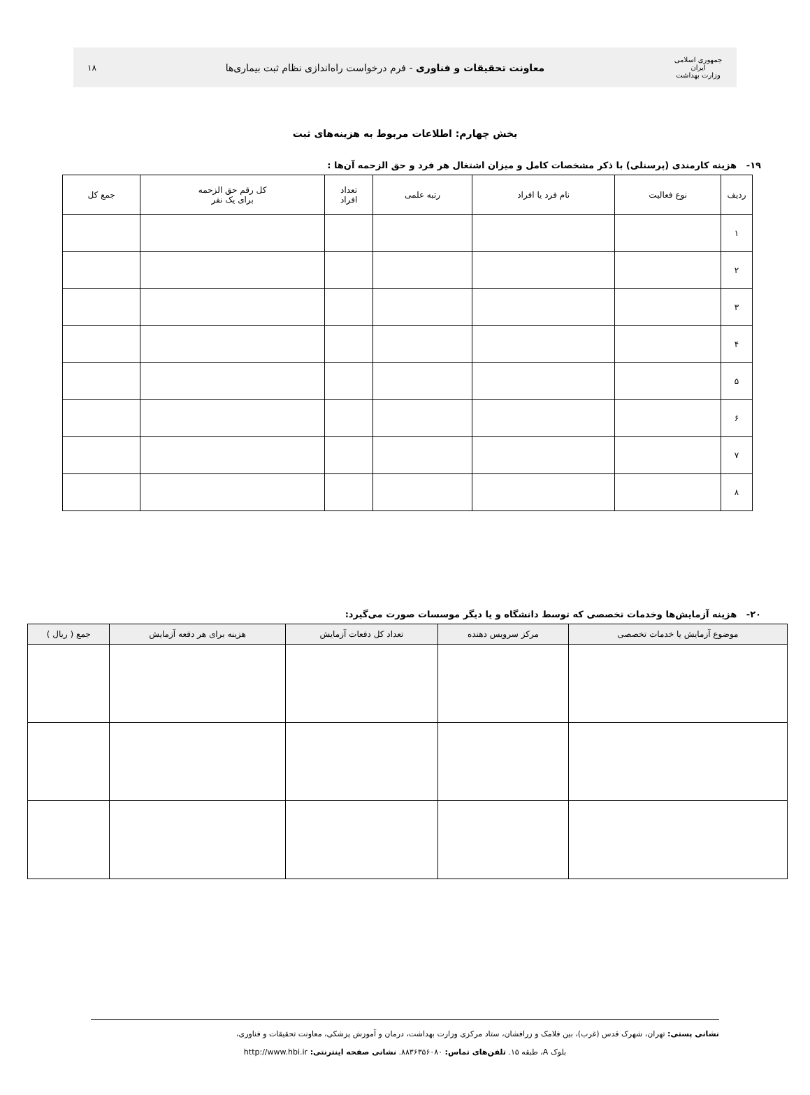جمهوری اسلامی ایران
وزارت بهداشت
معاونت تحقیقات و فناوری - فرم درخواست راه‌اندازی نظام ثبت بیماری‌ها
۱۸
بخش چهارم: اطلاعات مربوط به هزینه‌های ثبت
۱۹- هزینه کارمندی (پرسنلی) با ذکر مشخصات کامل و میزان اشتغال هر فرد و حق الزحمه آن‌ها :
| ردیف | نوع فعالیت | نام فرد یا افراد | رتبه علمی | تعداد افراد | کل رقم حق الزحمه برای یک نفر | جمع کل |
| --- | --- | --- | --- | --- | --- | --- |
| ۱ | | | | | | |
| ۲ | | | | | | |
| ۳ | | | | | | |
| ۴ | | | | | | |
| ۵ | | | | | | |
| ۶ | | | | | | |
| ۷ | | | | | | |
| ۸ | | | | | | |
۲۰- هزینه آزمایش‌ها وخدمات تخصصی که توسط دانشگاه و یا دیگر موسسات صورت می‌گیرد:
| موضوع آزمایش یا خدمات تخصصی | مرکز سرویس دهنده | تعداد کل دفعات آزمایش | هزینه برای هر دفعه آزمایش | جمع ( ریال ) |
| --- | --- | --- | --- | --- |
نشانی پستی: تهران، شهرک قدس (غرب)، بین فلامک و زرافشان، ستاد مرکزی وزارت بهداشت، درمان و آموزش پزشکی، معاونت تحقیقات و فناوری،
بلوک A، طبقه ۱۵. تلفن‌های تماس: ۸۸۳۶۳۵۶۰۸۰. نشانی صفحه اینترنتی: http://www.hbi.ir